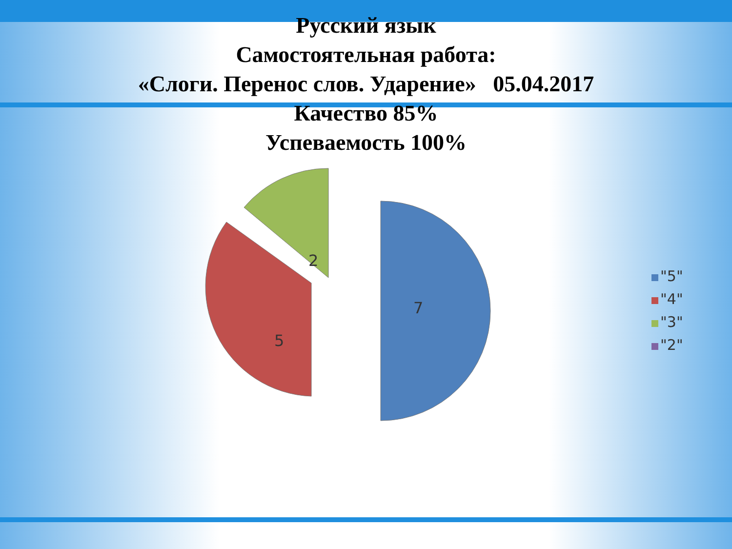Русский язык
Самостоятельная работа:
«Слоги. Перенос слов. Ударение» 05.04.2017
Качество 85%
Успеваемость 100%
7
5
2
"5"
"4"
"3"
"2"